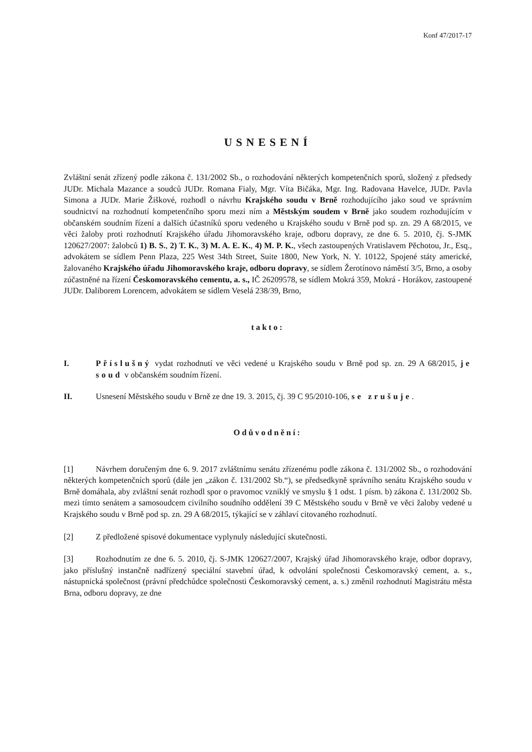Konf 47/2017-17
USNESENÍ
Zvláštní senát zřízený podle zákona č. 131/2002 Sb., o rozhodování některých kompetenčních sporů, složený z předsedy JUDr. Michala Mazance a soudců JUDr. Romana Fialy, Mgr. Víta Bičáka, Mgr. Ing. Radovana Havelce, JUDr. Pavla Simona a JUDr. Marie Žiškové, rozhodl o návrhu Krajského soudu v Brně rozhodujícího jako soud ve správním soudnictví na rozhodnutí kompetenčního sporu mezi ním a Městským soudem v Brně jako soudem rozhodujícím v občanském soudním řízení a dalších účastníků sporu vedeného u Krajského soudu v Brně pod sp. zn. 29 A 68/2015, ve věci žaloby proti rozhodnutí Krajského úřadu Jihomoravského kraje, odboru dopravy, ze dne 6. 5. 2010, čj. S-JMK 120627/2007: žalobců 1) B. S., 2) T. K., 3) M. A. E. K., 4) M. P. K., všech zastoupených Vratislavem Pěchotou, Jr., Esq., advokátem se sídlem Penn Plaza, 225 West 34th Street, Suite 1800, New York, N. Y. 10122, Spojené státy americké, žalovaného Krajského úřadu Jihomoravského kraje, odboru dopravy, se sídlem Žerotínovo náměstí 3/5, Brno, a osoby zúčastněné na řízení Českomoravského cementu, a. s., IČ 26209578, se sídlem Mokrá 359, Mokrá - Horákov, zastoupené JUDr. Daliborem Lorencem, advokátem se sídlem Veselá 238/39, Brno,
takto:
I. Příslušný vydat rozhodnutí ve věci vedené u Krajského soudu v Brně pod sp. zn. 29 A 68/2015, je soud v občanském soudním řízení.
II. Usnesení Městského soudu v Brně ze dne 19. 3. 2015, čj. 39 C 95/2010-106, se zrušuje.
Odůvodnění:
[1] Návrhem doručeným dne 6. 9. 2017 zvláštnímu senátu zřízenému podle zákona č. 131/2002 Sb., o rozhodování některých kompetenčních sporů (dále jen „zákon č. 131/2002 Sb.“), se předsedkyně správního senátu Krajského soudu v Brně domáhala, aby zvláštní senát rozhodl spor o pravomoc vzniklý ve smyslu § 1 odst. 1 písm. b) zákona č. 131/2002 Sb. mezi tímto senátem a samosoudcem civilního soudního oddělení 39 C Městského soudu v Brně ve věci žaloby vedené u Krajského soudu v Brně pod sp. zn. 29 A 68/2015, týkající se v záhlaví citovaného rozhodnutí.
[2] Z předložené spisové dokumentace vyplynuly následující skutečnosti.
[3] Rozhodnutím ze dne 6. 5. 2010, čj. S-JMK 120627/2007, Krajský úřad Jihomoravského kraje, odbor dopravy, jako příslušný instančně nadřízený speciální stavební úřad, k odvolání společnosti Českomoravský cement, a. s., nástupnická společnost (právní předchůdce společnosti Českomoravský cement, a. s.) změnil rozhodnutí Magistrátu města Brna, odboru dopravy, ze dne